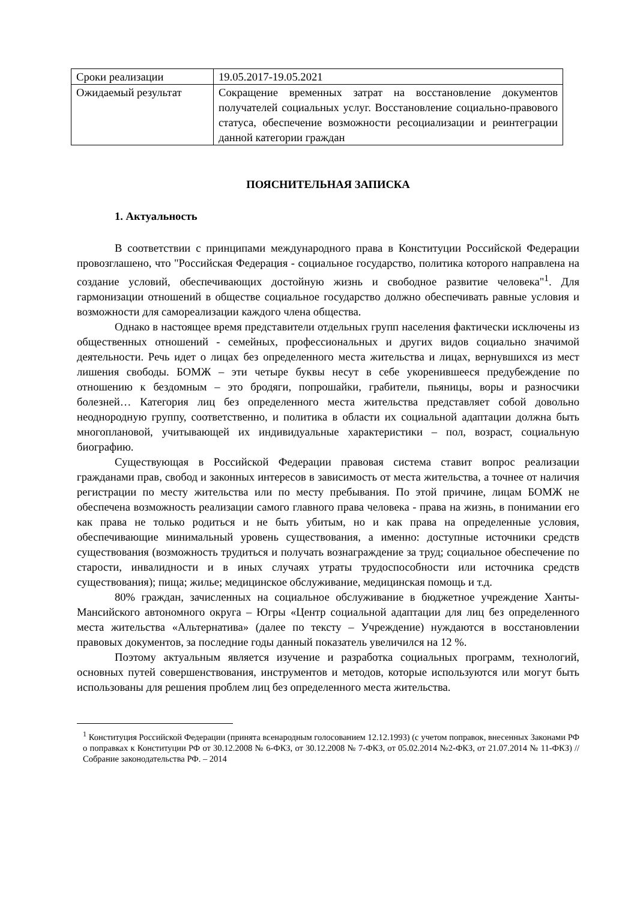| Сроки реализации | 19.05.2017-19.05.2021 |
| Ожидаемый результат | Сокращение временных затрат на восстановление документов получателей социальных услуг. Восстановление социально-правового статуса, обеспечение возможности ресоциализации и реинтеграции данной категории граждан |
ПОЯСНИТЕЛЬНАЯ ЗАПИСКА
1. Актуальность
В соответствии с принципами международного права в Конституции Российской Федерации провозглашено, что "Российская Федерация - социальное государство, политика которого направлена на создание условий, обеспечивающих достойную жизнь и свободное развитие человека"<sup>1</sup>. Для гармонизации отношений в обществе социальное государство должно обеспечивать равные условия и возможности для самореализации каждого члена общества.
Однако в настоящее время представители отдельных групп населения фактически исключены из общественных отношений - семейных, профессиональных и других видов социально значимой деятельности. Речь идет о лицах без определенного места жительства и лицах, вернувшихся из мест лишения свободы. БОМЖ – эти четыре буквы несут в себе укоренившееся предубеждение по отношению к бездомным – это бродяги, попрошайки, грабители, пьяницы, воры и разносчики болезней… Категория лиц без определенного места жительства представляет собой довольно неоднородную группу, соответственно, и политика в области их социальной адаптации должна быть многоплановой, учитывающей их индивидуальные характеристики – пол, возраст, социальную биографию.
Существующая в Российской Федерации правовая система ставит вопрос реализации гражданами прав, свобод и законных интересов в зависимость от места жительства, а точнее от наличия регистрации по месту жительства или по месту пребывания. По этой причине, лицам БОМЖ не обеспечена возможность реализации самого главного права человека - права на жизнь, в понимании его как права не только родиться и не быть убитым, но и как права на определенные условия, обеспечивающие минимальный уровень существования, а именно: доступные источники средств существования (возможность трудиться и получать вознаграждение за труд; социальное обеспечение по старости, инвалидности и в иных случаях утраты трудоспособности или источника средств существования); пища; жилье; медицинское обслуживание, медицинская помощь и т.д.
80% граждан, зачисленных на социальное обслуживание в бюджетное учреждение Ханты-Мансийского автономного округа – Югры «Центр социальной адаптации для лиц без определенного места жительства «Альтернатива» (далее по тексту – Учреждение) нуждаются в восстановлении правовых документов, за последние годы данный показатель увеличился на 12 %.
Поэтому актуальным является изучение и разработка социальных программ, технологий, основных путей совершенствования, инструментов и методов, которые используются или могут быть использованы для решения проблем лиц без определенного места жительства.
<sup>1</sup> Конституция Российской Федерации (принята всенародным голосованием 12.12.1993) (с учетом поправок, внесенных Законами РФ о поправках к Конституции РФ от 30.12.2008 № 6-ФКЗ, от 30.12.2008 № 7-ФКЗ, от 05.02.2014 №2-ФКЗ, от 21.07.2014 № 11-ФКЗ) // Собрание законодательства РФ. – 2014